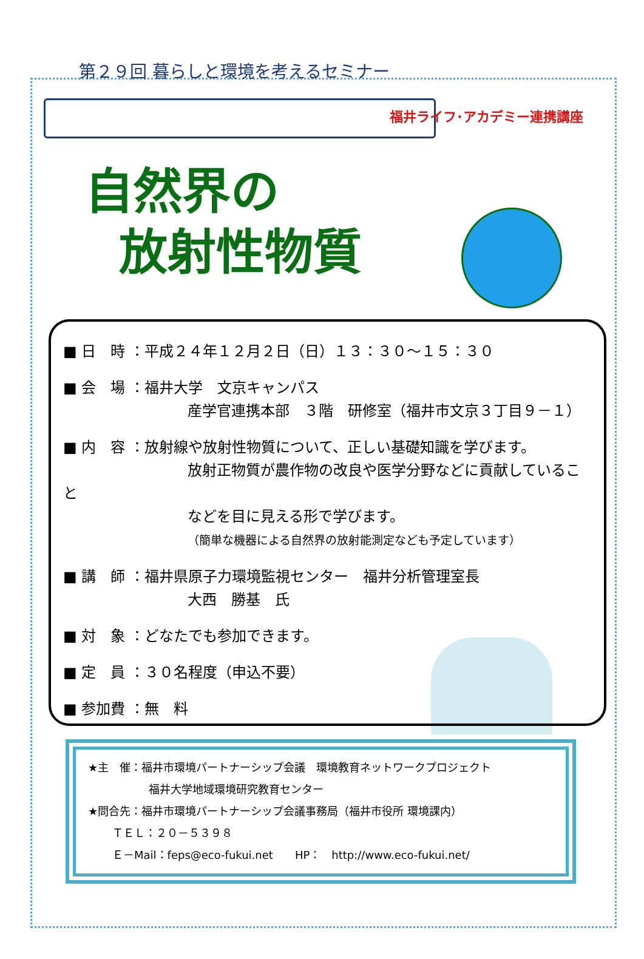第２９回 暮らしと環境を考えるセミナー
福井ライフ･アカデミー連携講座
自然界の
放射性物質
■ 日　時 ：平成２４年１２月２日（日）１３：３０～１５：３０
■ 会　場 ：福井大学　文京キャンパス
産学官連携本部　３階　研修室（福井市文京３丁目９－１）
■ 内　容 ：放射線や放射性物質について、正しい基礎知識を学びます。
放射正物質が農作物の改良や医学分野などに貢献していること
などを目に見える形で学びます。
（簡単な機器による自然界の放射能測定なども予定しています）
■ 講　師 ：福井県原子力環境監視センター　福井分析管理室長
大西　勝基　氏
■ 対　象 ：どなたでも参加できます。
■ 定　員 ：３０名程度（申込不要）
■ 参加費 ：無　料
★主　催：福井市環境パートナーシップ会議　環境教育ネットワークプロジェクト
福井大学地域環境研究教育センター
★問合先：福井市環境パートナーシップ会議事務局（福井市役所 環境課内）
ＴＥＬ：２０－５３９８
Ｅ－Mail：feps@eco-fukui.net　　HP：　http://www.eco-fukui.net/